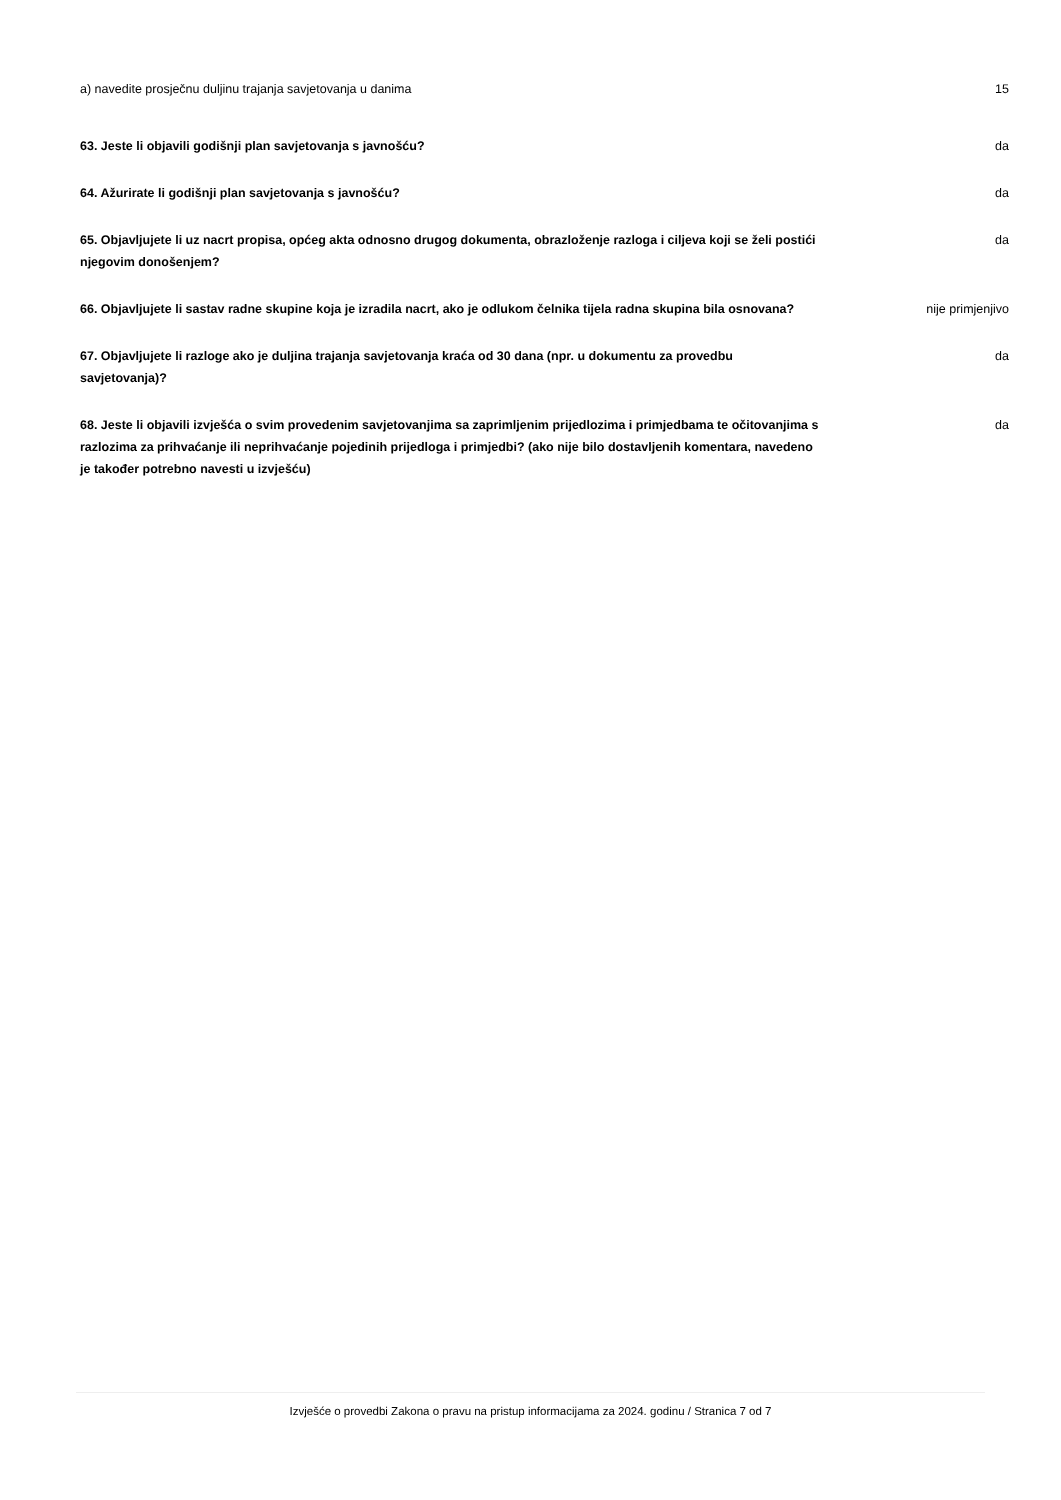a) navedite prosječnu duljinu trajanja savjetovanja u danima 15
63. Jeste li objavili godišnji plan savjetovanja s javnošću? da
64. Ažurirate li godišnji plan savjetovanja s javnošću? da
65. Objavljujete li uz nacrt propisa, općeg akta odnosno drugog dokumenta, obrazloženje razloga i ciljeva koji se želi postići njegovim donošenjem?
da
66. Objavljujete li sastav radne skupine koja je izradila nacrt, ako je odlukom čelnika tijela radna skupina bila osnovana?
nije primjenjivo
67. Objavljujete li razloge ako je duljina trajanja savjetovanja kraća od 30 dana (npr. u dokumentu za provedbu savjetovanja)?
da
68. Jeste li objavili izvješća o svim provedenim savjetovanjima sa zaprimljenim prijedlozima i primjedbama te očitovanjima s razlozima za prihvaćanje ili neprihvaćanje pojedinih prijedloga i primjedbi? (ako nije bilo dostavljenih komentara, navedeno je također potrebno navesti u izvješću)
da
Izvješće o provedbi Zakona o pravu na pristup informacijama za 2024. godinu / Stranica 7 od 7